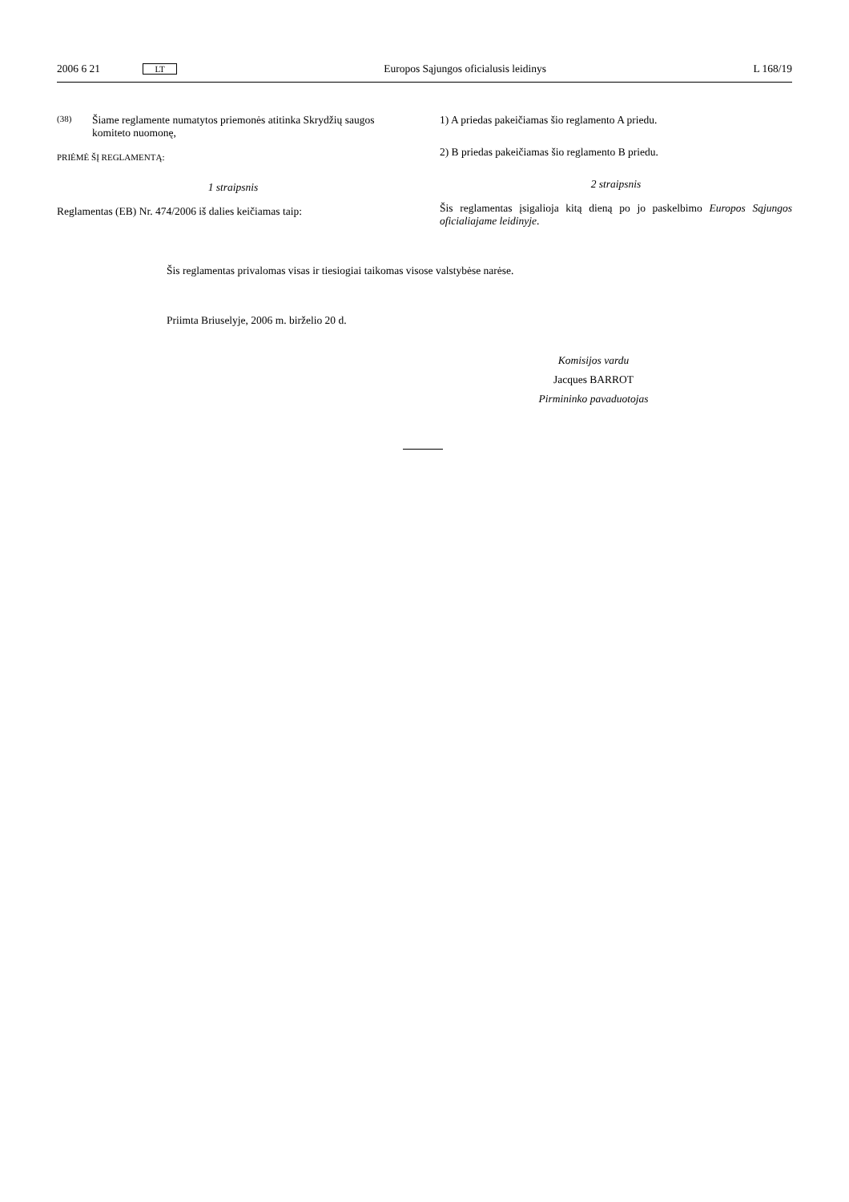2006 6 21 LT Europos Sąjungos oficialusis leidinys L 168/19
(38)
Šiame reglamente numatytos priemonės atitinka Skrydžių saugos komiteto nuomonę,
PRIĖMĖ ŠĮ REGLAMENTĄ:
1 straipsnis
Reglamentas (EB) Nr. 474/2006 iš dalies keičiamas taip:
1) A priedas pakeičiamas šio reglamento A priedu.
2) B priedas pakeičiamas šio reglamento B priedu.
2 straipsnis
Šis reglamentas įsigalioja kitą dieną po jo paskelbimo Europos Sąjungos oficialiajame leidinyje.
Šis reglamentas privalomas visas ir tiesiogiai taikomas visose valstybėse narėse.
Priimta Briuselyje, 2006 m. birželio 20 d.
Komisijos vardu
Jacques BARROT
Pirmininko pavaduotojas